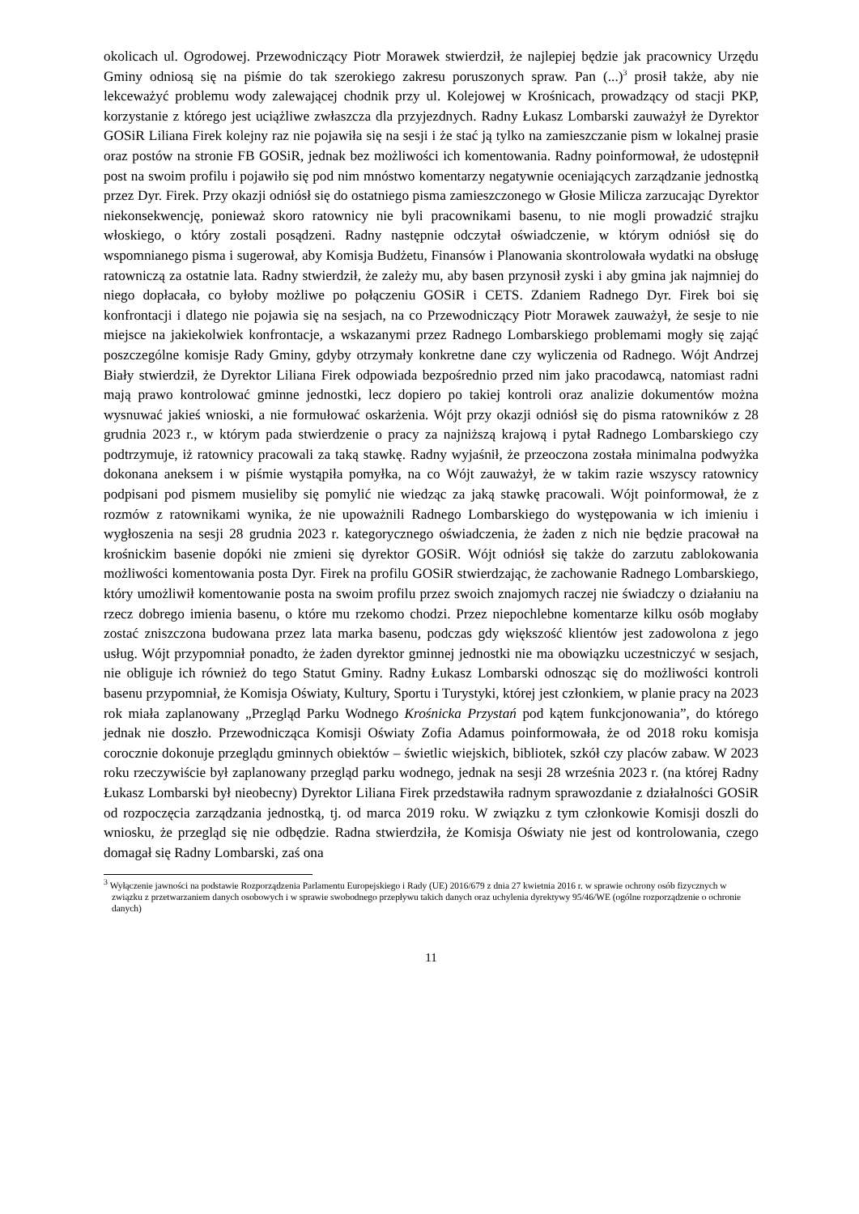okolicach ul. Ogrodowej. Przewodniczący Piotr Morawek stwierdził, że najlepiej będzie jak pracownicy Urzędu Gminy odniosą się na piśmie do tak szerokiego zakresu poruszonych spraw. Pan (...)<sup>3</sup> prosił także, aby nie lekceważyć problemu wody zalewającej chodnik przy ul. Kolejowej w Krośnicach, prowadzący od stacji PKP, korzystanie z którego jest uciążliwe zwłaszcza dla przyjezdnych. Radny Łukasz Lombarski zauważył że Dyrektor GOSiR Liliana Firek kolejny raz nie pojawiła się na sesji i że stać ją tylko na zamieszczanie pism w lokalnej prasie oraz postów na stronie FB GOSiR, jednak bez możliwości ich komentowania. Radny poinformował, że udostępnił post na swoim profilu i pojawiło się pod nim mnóstwo komentarzy negatywnie oceniających zarządzanie jednostką przez Dyr. Firek. Przy okazji odniósł się do ostatniego pisma zamieszczonego w Głosie Milicza zarzucając Dyrektor niekonsekwencję, ponieważ skoro ratownicy nie byli pracownikami basenu, to nie mogli prowadzić strajku włoskiego, o który zostali posądzeni. Radny następnie odczytał oświadczenie, w którym odniósł się do wspomnianego pisma i sugerował, aby Komisja Budżetu, Finansów i Planowania skontrolowała wydatki na obsługę ratowniczą za ostatnie lata. Radny stwierdził, że zależy mu, aby basen przynosił zyski i aby gmina jak najmniej do niego dopłacała, co byłoby możliwe po połączeniu GOSiR i CETS. Zdaniem Radnego Dyr. Firek boi się konfrontacji i dlatego nie pojawia się na sesjach, na co Przewodniczący Piotr Morawek zauważył, że sesje to nie miejsce na jakiekolwiek konfrontacje, a wskazanymi przez Radnego Lombarskiego problemami mogły się zająć poszczególne komisje Rady Gminy, gdyby otrzymały konkretne dane czy wyliczenia od Radnego. Wójt Andrzej Biały stwierdził, że Dyrektor Liliana Firek odpowiada bezpośrednio przed nim jako pracodawcą, natomiast radni mają prawo kontrolować gminne jednostki, lecz dopiero po takiej kontroli oraz analizie dokumentów można wysnuwać jakieś wnioski, a nie formułować oskarżenia. Wójt przy okazji odniósł się do pisma ratowników z 28 grudnia 2023 r., w którym pada stwierdzenie o pracy za najniższą krajową i pytał Radnego Lombarskiego czy podtrzymuje, iż ratownicy pracowali za taką stawkę. Radny wyjaśnił, że przeoczona została minimalna podwyżka dokonana aneksem i w piśmie wystąpiła pomyłka, na co Wójt zauważył, że w takim razie wszyscy ratownicy podpisani pod pismem musieliby się pomylić nie wiedząc za jaką stawkę pracowali. Wójt poinformował, że z rozmów z ratownikami wynika, że nie upoważnili Radnego Lombarskiego do występowania w ich imieniu i wygłoszenia na sesji 28 grudnia 2023 r. kategorycznego oświadczenia, że żaden z nich nie będzie pracował na krośnickim basenie dopóki nie zmieni się dyrektor GOSiR. Wójt odniósł się także do zarzutu zablokowania możliwości komentowania posta Dyr. Firek na profilu GOSiR stwierdzając, że zachowanie Radnego Lombarskiego, który umożliwił komentowanie posta na swoim profilu przez swoich znajomych raczej nie świadczy o działaniu na rzecz dobrego imienia basenu, o które mu rzekomo chodzi. Przez niepochlebne komentarze kilku osób mogłaby zostać zniszczona budowana przez lata marka basenu, podczas gdy większość klientów jest zadowolona z jego usług. Wójt przypomniał ponadto, że żaden dyrektor gminnej jednostki nie ma obowiązku uczestniczyć w sesjach, nie obliguje ich również do tego Statut Gminy. Radny Łukasz Lombarski odnosząc się do możliwości kontroli basenu przypomniał, że Komisja Oświaty, Kultury, Sportu i Turystyki, której jest członkiem, w planie pracy na 2023 rok miała zaplanowany „Przegląd Parku Wodnego Krośnicka Przystań pod kątem funkcjonowania”, do którego jednak nie doszło. Przewodnicząca Komisji Oświaty Zofia Adamus poinformowała, że od 2018 roku komisja corocznie dokonuje przeglądu gminnych obiektów – świetlic wiejskich, bibliotek, szkół czy placów zabaw. W 2023 roku rzeczywiście był zaplanowany przegląd parku wodnego, jednak na sesji 28 września 2023 r. (na której Radny Łukasz Lombarski był nieobecny) Dyrektor Liliana Firek przedstawiła radnym sprawozdanie z działalności GOSiR od rozpoczęcia zarządzania jednostką, tj. od marca 2019 roku. W związku z tym członkowie Komisji doszli do wniosku, że przegląd się nie odbędzie. Radna stwierdziła, że Komisja Oświaty nie jest od kontrolowania, czego domagał się Radny Lombarski, zaś ona
<sup>3</sup> Wyłączenie jawności na podstawie Rozporządzenia Parlamentu Europejskiego i Rady (UE) 2016/679 z dnia 27 kwietnia 2016 r. w sprawie ochrony osób fizycznych w związku z przetwarzaniem danych osobowych i w sprawie swobodnego przepływu takich danych oraz uchylenia dyrektywy 95/46/WE (ogólne rozporządzenie o ochronie danych)
11